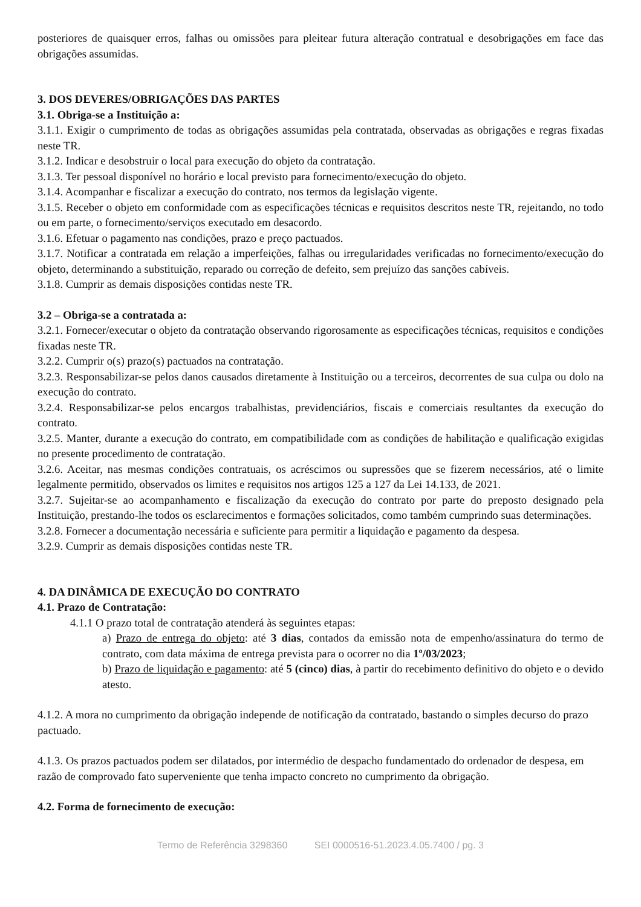posteriores de quaisquer erros, falhas ou omissões para pleitear futura alteração contratual e desobrigações em face das obrigações assumidas.
3. DOS DEVERES/OBRIGAÇÕES DAS PARTES
3.1. Obriga-se a Instituição a:
3.1.1. Exigir o cumprimento de todas as obrigações assumidas pela contratada, observadas as obrigações e regras fixadas neste TR.
3.1.2. Indicar e desobstruir o local para execução do objeto da contratação.
3.1.3. Ter pessoal disponível no horário e local previsto para fornecimento/execução do objeto.
3.1.4. Acompanhar e fiscalizar a execução do contrato, nos termos da legislação vigente.
3.1.5. Receber o objeto em conformidade com as especificações técnicas e requisitos descritos neste TR, rejeitando, no todo ou em parte, o fornecimento/serviços executado em desacordo.
3.1.6. Efetuar o pagamento nas condições, prazo e preço pactuados.
3.1.7. Notificar a contratada em relação a imperfeições, falhas ou irregularidades verificadas no fornecimento/execução do objeto, determinando a substituição, reparado ou correção de defeito, sem prejuízo das sanções cabíveis.
3.1.8. Cumprir as demais disposições contidas neste TR.
3.2 – Obriga-se a contratada a:
3.2.1. Fornecer/executar o objeto da contratação observando rigorosamente as especificações técnicas, requisitos e condições fixadas neste TR.
3.2.2. Cumprir o(s) prazo(s) pactuados na contratação.
3.2.3. Responsabilizar-se pelos danos causados diretamente à Instituição ou a terceiros, decorrentes de sua culpa ou dolo na execução do contrato.
3.2.4. Responsabilizar-se pelos encargos trabalhistas, previdenciários, fiscais e comerciais resultantes da execução do contrato.
3.2.5. Manter, durante a execução do contrato, em compatibilidade com as condições de habilitação e qualificação exigidas no presente procedimento de contratação.
3.2.6. Aceitar, nas mesmas condições contratuais, os acréscimos ou supressões que se fizerem necessários, até o limite legalmente permitido, observados os limites e requisitos nos artigos 125 a 127 da Lei 14.133, de 2021.
3.2.7. Sujeitar-se ao acompanhamento e fiscalização da execução do contrato por parte do preposto designado pela Instituição, prestando-lhe todos os esclarecimentos e formações solicitados, como também cumprindo suas determinações.
3.2.8. Fornecer a documentação necessária e suficiente para permitir a liquidação e pagamento da despesa.
3.2.9. Cumprir as demais disposições contidas neste TR.
4. DA DINÂMICA DE EXECUÇÃO DO CONTRATO
4.1. Prazo de Contratação:
4.1.1 O prazo total de contratação atenderá às seguintes etapas:
a) Prazo de entrega do objeto: até 3 dias, contados da emissão nota de empenho/assinatura do termo de contrato, com data máxima de entrega prevista para o ocorrer no dia 1º/03/2023;
b) Prazo de liquidação e pagamento: até 5 (cinco) dias, à partir do recebimento definitivo do objeto e o devido atesto.
4.1.2. A mora no cumprimento da obrigação independe de notificação da contratado, bastando o simples decurso do prazo pactuado.
4.1.3. Os prazos pactuados podem ser dilatados, por intermédio de despacho fundamentado do ordenador de despesa, em razão de comprovado fato superveniente que tenha impacto concreto no cumprimento da obrigação.
4.2. Forma de fornecimento de execução:
Termo de Referência 3298360 SEI 0000516-51.2023.4.05.7400 / pg. 3